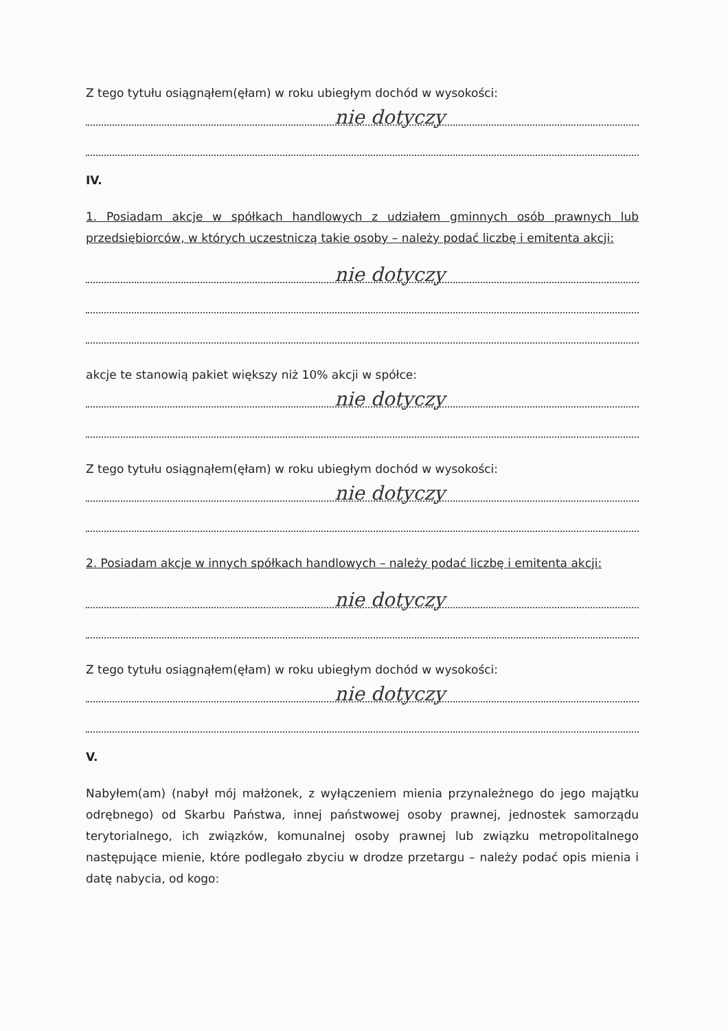Z tego tytułu osiągnąłem(ęłam) w roku ubiegłym dochód w wysokości:
nie dotyczy
IV.
1. Posiadam akcje w spółkach handlowych z udziałem gminnych osób prawnych lub przedsiębiorców, w których uczestniczą takie osoby – należy podać liczbę i emitenta akcji:
nie dotyczy
akcje te stanowią pakiet większy niż 10% akcji w spółce:
nie dotyczy
Z tego tytułu osiągnąłem(ęłam) w roku ubiegłym dochód w wysokości:
nie dotyczy
2. Posiadam akcje w innych spółkach handlowych – należy podać liczbę i emitenta akcji:
nie dotyczy
Z tego tytułu osiągnąłem(ęłam) w roku ubiegłym dochód w wysokości:
nie dotyczy
V.
Nabyłem(am) (nabył mój małżonek, z wyłączeniem mienia przynależnego do jego majątku odrębnego) od Skarbu Państwa, innej państwowej osoby prawnej, jednostek samorządu terytorialnego, ich związków, komunalnej osoby prawnej lub związku metropolitalnego następujące mienie, które podlegało zbyciu w drodze przetargu – należy podać opis mienia i datę nabycia, od kogo: